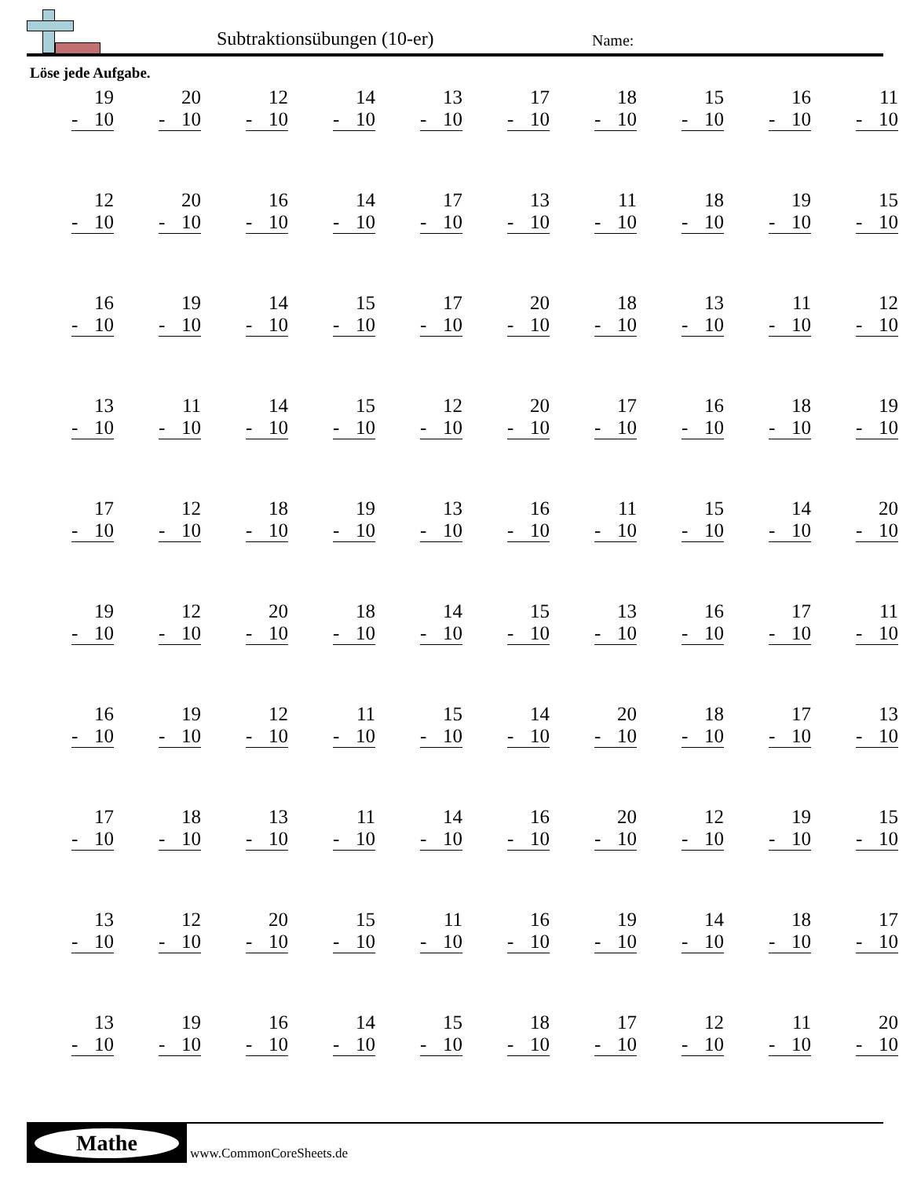Subtraktionsübungen (10-er) Name:
Löse jede Aufgabe.
| 19 - 10 | 20 - 10 | 12 - 10 | 14 - 10 | 13 - 10 | 17 - 10 | 18 - 10 | 15 - 10 | 16 - 10 | 11 - 10 |
| 12 - 10 | 20 - 10 | 16 - 10 | 14 - 10 | 17 - 10 | 13 - 10 | 11 - 10 | 18 - 10 | 19 - 10 | 15 - 10 |
| 16 - 10 | 19 - 10 | 14 - 10 | 15 - 10 | 17 - 10 | 20 - 10 | 18 - 10 | 13 - 10 | 11 - 10 | 12 - 10 |
| 13 - 10 | 11 - 10 | 14 - 10 | 15 - 10 | 12 - 10 | 20 - 10 | 17 - 10 | 16 - 10 | 18 - 10 | 19 - 10 |
| 17 - 10 | 12 - 10 | 18 - 10 | 19 - 10 | 13 - 10 | 16 - 10 | 11 - 10 | 15 - 10 | 14 - 10 | 20 - 10 |
| 19 - 10 | 12 - 10 | 20 - 10 | 18 - 10 | 14 - 10 | 15 - 10 | 13 - 10 | 16 - 10 | 17 - 10 | 11 - 10 |
| 16 - 10 | 19 - 10 | 12 - 10 | 11 - 10 | 15 - 10 | 14 - 10 | 20 - 10 | 18 - 10 | 17 - 10 | 13 - 10 |
| 17 - 10 | 18 - 10 | 13 - 10 | 11 - 10 | 14 - 10 | 16 - 10 | 20 - 10 | 12 - 10 | 19 - 10 | 15 - 10 |
| 13 - 10 | 12 - 10 | 20 - 10 | 15 - 10 | 11 - 10 | 16 - 10 | 19 - 10 | 14 - 10 | 18 - 10 | 17 - 10 |
| 13 - 10 | 19 - 10 | 16 - 10 | 14 - 10 | 15 - 10 | 18 - 10 | 17 - 10 | 12 - 10 | 11 - 10 | 20 - 10 |
Mathe
www.CommonCoreSheets.de